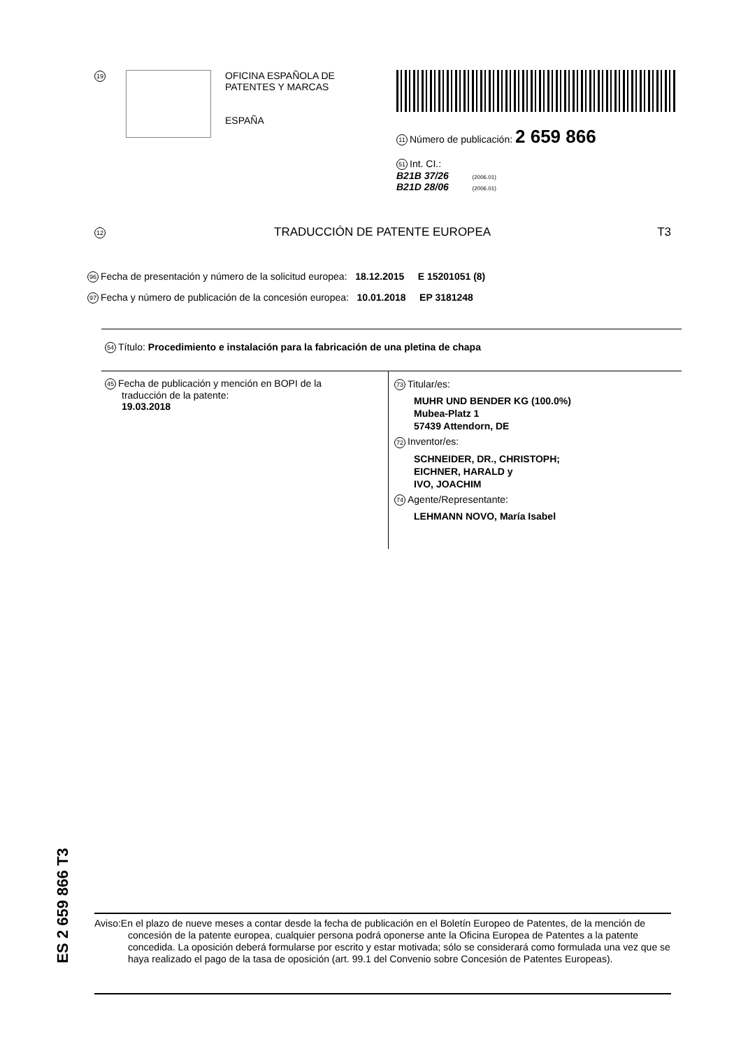19
OFICINA ESPAÑOLA DE
PATENTES Y MARCAS
ESPAÑA
11 Número de publicación: 2 659 866
51 Int. CI.:
B21B 37/26 (2006.01)
B21D 28/06 (2006.01)
12 TRADUCCIÓN DE PATENTE EUROPEA T3
96 Fecha de presentación y número de la solicitud europea: 18.12.2015 E 15201051 (8)
97 Fecha y número de publicación de la concesión europea: 10.01.2018 EP 3181248
54 Título: Procedimiento e instalación para la fabricación de una pletina de chapa
45 Fecha de publicación y mención en BOPI de la
traducción de la patente:
19.03.2018
73 Titular/es:
MUHR UND BENDER KG (100.0%)
Mubea-Platz 1
57439 Attendorn, DE
72 Inventor/es:
SCHNEIDER, DR., CHRISTOPH;
EICHNER, HARALD y
IVO, JOACHIM
74 Agente/Representante:
LEHMANN NOVO, María Isabel
ES 2 659 866 T3
Aviso:En el plazo de nueve meses a contar desde la fecha de publicación en el Boletín Europeo de Patentes, de la mención de concesión de la patente europea, cualquier persona podrá oponerse ante la Oficina Europea de Patentes a la patente concedida. La oposición deberá formularse por escrito y estar motivada; sólo se considerará como formulada una vez que se haya realizado el pago de la tasa de oposición (art. 99.1 del Convenio sobre Concesión de Patentes Europeas).